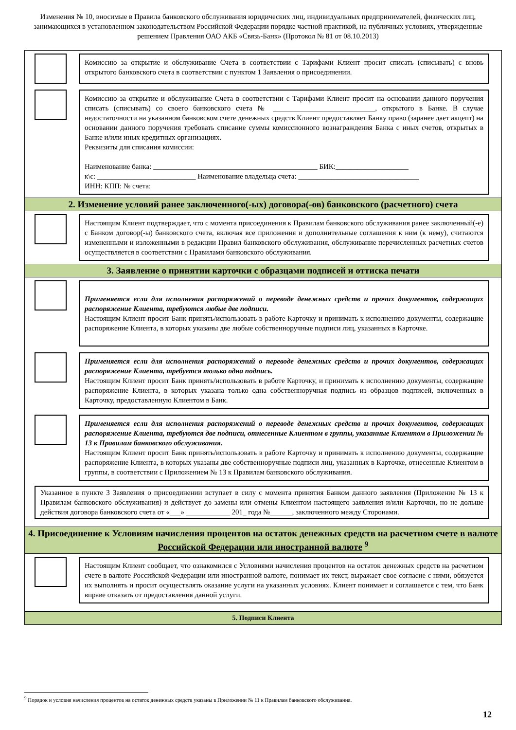Изменения № 10, вносимые в Правила банковского обслуживания юридических лиц, индивидуальных предпринимателей, физических лиц, занимающихся в установленном законодательством Российской Федерации порядке частной практикой, на публичных условиях, утвержденные решением Правления ОАО АКБ «Связь-Банк» (Протокол № 81 от 08.10.2013)
Комиссию за открытие и обслуживание Счета в соответствии с Тарифами Клиент просит списать (списывать) с вновь открытого банковского счета в соответствии с пунктом 1 Заявления о присоединении.
Комиссию за открытие и обслуживание Счета в соответствии с Тарифами Клиент просит на основании данного поручения списать (списывать) со своего банковского счета № ____________________________, открытого в Банке. В случае недостаточности на указанном банковском счете денежных средств Клиент предоставляет Банку право (заранее дает акцепт) на основании данного поручения требовать списание суммы комиссионного вознаграждения Банка с иных счетов, открытых в Банке и/или иных кредитных организациях.
Реквизиты для списания комиссии:
Наименование банка: _____________________________________________ БИК:____________________
к\с: ___________________________ Наименование владельца счета: _________________________________
ИНН: КПП: № счета:
2. Изменение условий ранее заключенного(-ых) договора(-ов) банковского (расчетного) счета
Настоящим Клиент подтверждает, что с момента присоединения к Правилам банковского обслуживания ранее заключенный(-е) с Банком договор(-ы) банковского счета, включая все приложения и дополнительные соглашения к ним (к нему), считаются измененными и изложенными в редакции Правил банковского обслуживания, обслуживание перечисленных расчетных счетов осуществляется в соответствии с Правилами банковского обслуживания.
3. Заявление о принятии карточки с образцами подписей и оттиска печати
Применяется если для исполнения распоряжений о переводе денежных средств и прочих документов, содержащих распоряжение Клиента, требуются любые две подписи.
Настоящим Клиент просит Банк принять/использовать в работе Карточку и принимать к исполнению документы, содержащие распоряжение Клиента, в которых указаны две любые собственноручные подписи лиц, указанных в Карточке.
Применяется если для исполнения распоряжений о переводе денежных средств и прочих документов, содержащих распоряжение Клиента, требуется только одна подпись.
Настоящим Клиент просит Банк принять/использовать в работе Карточку, и принимать к исполнению документы, содержащие распоряжение Клиента, в которых указана только одна собственноручная подпись из образцов подписей, включенных в Карточку, предоставленную Клиентом в Банк.
Применяется если для исполнения распоряжений о переводе денежных средств и прочих документов, содержащих распоряжение Клиента, требуются две подписи, отнесенные Клиентом в группы, указанные Клиентом в Приложении № 13 к Правилам банковского обслуживания.
Настоящим Клиент просит Банк принять/использовать в работе Карточку и принимать к исполнению документы, содержащие распоряжение Клиента, в которых указаны две собственноручные подписи лиц, указанных в Карточке, отнесенные Клиентом в группы, в соответствии с Приложением № 13 к Правилам банковского обслуживания.
Указанное в пункте 3 Заявления о присоединении вступает в силу с момента принятия Банком данного заявления (Приложение № 13 к Правилам банковского обслуживания) и действует до замены или отмены Клиентом настоящего заявления и/или Карточки, но не дольше действия договора банковского счета от «___» ____________ 201_ года №______, заключенного между Сторонами.
4. Присоединение к Условиям начисления процентов на остаток денежных средств на расчетном счете в валюте Российской Федерации или иностранной валюте <sup>9</sup>
Настоящим Клиент сообщает, что ознакомился с Условиями начисления процентов на остаток денежных средств на расчетном счете в валюте Российской Федерации или иностранной валюте, понимает их текст, выражает свое согласие с ними, обязуется их выполнять и просит осуществлять оказание услуги на указанных условиях. Клиент понимает и соглашается с тем, что Банк вправе отказать от предоставления данной услуги.
5. Подписи Клиента
<sup>9</sup> Порядок и условия начисления процентов на остаток денежных средств указаны в Приложении № 11 к Правилам банковского обслуживания.
12